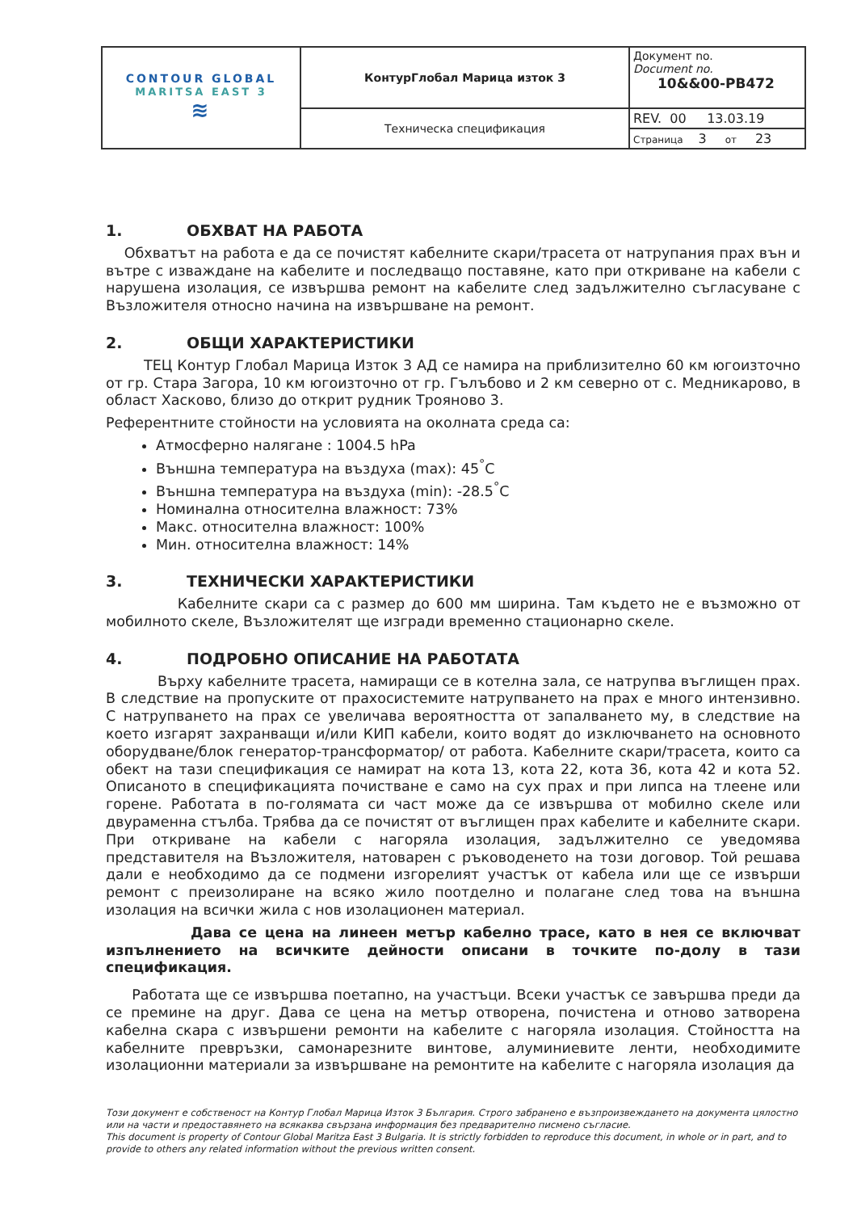| CONTOUR GLOBAL MARITSA EAST 3 ≋ | КонтурГлобал Марица изток 3 | Документ no. Document no. 10&&00-PB472 |
| | Техническа спецификация | REV. 00 13.03.19 |
| | | Страница 3 от 23 |
1. ОБХВАТ НА РАБОТА
Обхватът на работа е да се почистят кабелните скари/трасета от натрупания прах вън и вътре с изваждане на кабелите и последващо поставяне, като при откриване на кабели с нарушена изолация, се извършва ремонт на кабелите след задължително съгласуване с Възложителя относно начина на извършване на ремонт.
2. ОБЩИ ХАРАКТЕРИСТИКИ
ТЕЦ Контур Глобал Марица Изток 3 АД се намира на приблизително 60 км югоизточно от гр. Стара Загора, 10 км югоизточно от гр. Гълъбово и 2 км северно от с. Медникарово, в област Хасково, близо до открит рудник Трояново 3.
Референтните стойности на условията на околната среда са:
Атмосферно налягане : 1004.5 hPa
Външна температура на въздуха (max): 45<sup>°</sup>C
Външна температура на въздуха (min): -28.5<sup>°</sup>C
Номинална относителна влажност: 73%
Макс. относителна влажност: 100%
Мин. относителна влажност: 14%
3. ТЕХНИЧЕСКИ ХАРАКТЕРИСТИКИ
Кабелните скари са с размер до 600 мм ширина. Там където не е възможно от мобилното скеле, Възложителят ще изгради временно стационарно скеле.
4. ПОДРОБНО ОПИСАНИЕ НА РАБОТАТА
Върху кабелните трасета, намиращи се в котелна зала, се натрупва въглищен прах. В следствие на пропуските от прахосистемите натрупването на прах е много интензивно. С натрупването на прах се увеличава вероятността от запалването му, в следствие на което изгарят захранващи и/или КИП кабели, които водят до изключването на основното оборудване/блок генератор-трансформатор/ от работа. Кабелните скари/трасета, които са обект на тази спецификация се намират на кота 13, кота 22, кота 36, кота 42 и кота 52. Описаното в спецификацията почистване е само на сух прах и при липса на тлеене или горене. Работата в по-голямата си част може да се извършва от мобилно скеле или двураменна стълба. Трябва да се почистят от въглищен прах кабелите и кабелните скари. При откриване на кабели с нагоряла изолация, задължително се уведомява представителя на Възложителя, натоварен с ръководенето на този договор. Той решава дали е необходимо да се подмени изгорелият участък от кабела или ще се извърши ремонт с преизолиране на всяко жило поотделно и полагане след това на външна изолация на всички жила с нов изолационен материал.
Дава се цена на линеен метър кабелно трасе, като в нея се включват изпълнението на всичките дейности описани в точките по-долу в тази спецификация.
Работата ще се извършва поетапно, на участъци. Всеки участък се завършва преди да се премине на друг. Дава се цена на метър отворена, почистена и отново затворена кабелна скара с извършени ремонти на кабелите с нагоряла изолация. Стойността на кабелните превръзки, самонарезните винтове, алуминиевите ленти, необходимите изолационни материали за извършване на ремонтите на кабелите с нагоряла изолация да
Този документ е собственост на Контур Глобал Марица Изток 3 България. Строго забранено е възпроизвеждането на документа цялостно или на части и предоставянето на всякаква свързана информация без предварително писмено съгласие.
This document is property of Contour Global Maritza East 3 Bulgaria. It is strictly forbidden to reproduce this document, in whole or in part, and to provide to others any related information without the previous written consent.